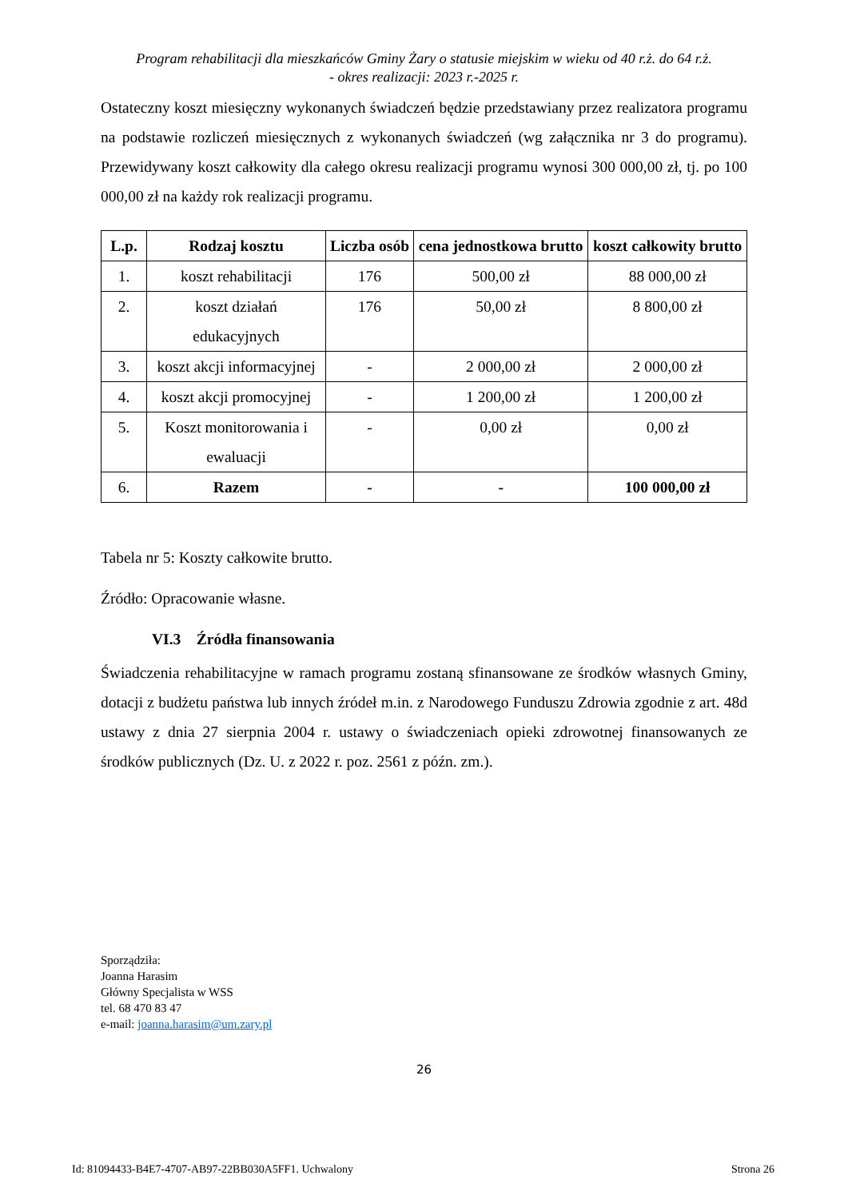Program rehabilitacji dla mieszkańców Gminy Żary o statusie miejskim w wieku od 40 r.ż. do 64 r.ż.
- okres realizacji: 2023 r.-2025 r.
Ostateczny koszt miesięczny wykonanych świadczeń będzie przedstawiany przez realizatora programu na podstawie rozliczeń miesięcznych z wykonanych świadczeń (wg załącznika nr 3 do programu). Przewidywany koszt całkowity dla całego okresu realizacji programu wynosi 300 000,00 zł, tj. po 100 000,00 zł na każdy rok realizacji programu.
| L.p. | Rodzaj kosztu | Liczba osób | cena jednostkowa brutto | koszt całkowity brutto |
| --- | --- | --- | --- | --- |
| 1. | koszt rehabilitacji | 176 | 500,00 zł | 88 000,00 zł |
| 2. | koszt działań edukacyjnych | 176 | 50,00 zł | 8 800,00 zł |
| 3. | koszt akcji informacyjnej | - | 2 000,00 zł | 2 000,00 zł |
| 4. | koszt akcji promocyjnej | - | 1 200,00 zł | 1 200,00 zł |
| 5. | Koszt monitorowania i ewaluacji | - | 0,00 zł | 0,00 zł |
| 6. | Razem | - | - | 100 000,00 zł |
Tabela nr 5: Koszty całkowite brutto.
Źródło: Opracowanie własne.
VI.3 Źródła finansowania
Świadczenia rehabilitacyjne w ramach programu zostaną sfinansowane ze środków własnych Gminy, dotacji z budżetu państwa lub innych źródeł m.in. z Narodowego Funduszu Zdrowia zgodnie z art. 48d ustawy z dnia 27 sierpnia 2004 r. ustawy o świadczeniach opieki zdrowotnej finansowanych ze środków publicznych (Dz. U. z 2022 r. poz. 2561 z późn. zm.).
Sporządziła:
Joanna Harasim
Główny Specjalista w WSS
tel. 68 470 83 47
e-mail: joanna.harasim@um.zary.pl
26
Id: 81094433-B4E7-4707-AB97-22BB030A5FF1. Uchwalony Strona 26